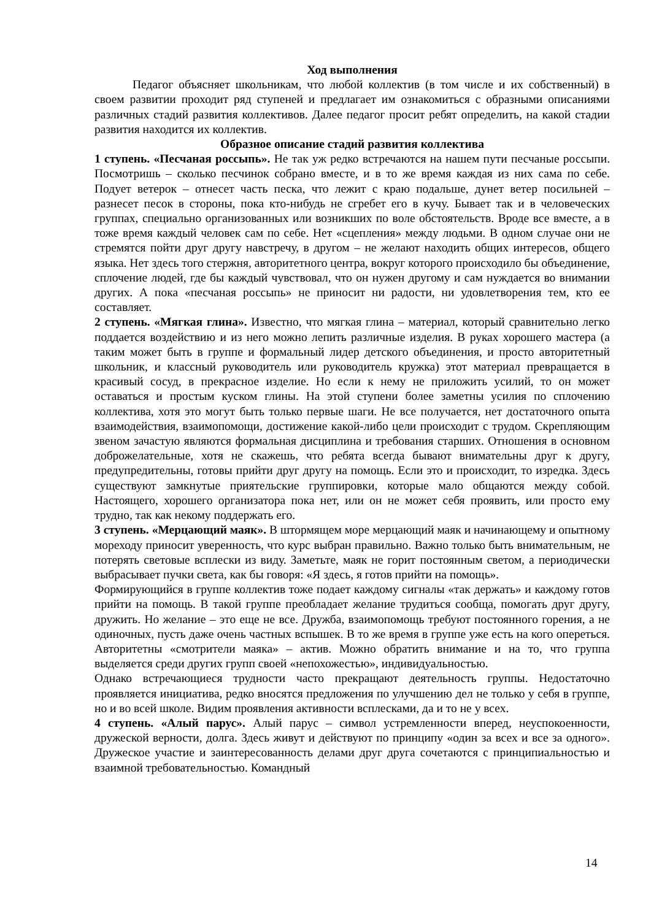Ход выполнения
Педагог объясняет школьникам, что любой коллектив (в том числе и их собственный) в своем развитии проходит ряд ступеней и предлагает им ознакомиться с образными описаниями различных стадий развития коллективов. Далее педагог просит ребят определить, на какой стадии развития находится их коллектив.
Образное описание стадий развития коллектива
1 ступень. «Песчаная россыпь». Не так уж редко встречаются на нашем пути песчаные россыпи. Посмотришь – сколько песчинок собрано вместе, и в то же время каждая из них сама по себе. Подует ветерок – отнесет часть песка, что лежит с краю подальше, дунет ветер посильней – разнесет песок в стороны, пока кто-нибудь не сгребет его в кучу. Бывает так и в человеческих группах, специально организованных или возникших по воле обстоятельств. Вроде все вместе, а в тоже время каждый человек сам по себе. Нет «сцепления» между людьми. В одном случае они не стремятся пойти друг другу навстречу, в другом – не желают находить общих интересов, общего языка. Нет здесь того стержня, авторитетного центра, вокруг которого происходило бы объединение, сплочение людей, где бы каждый чувствовал, что он нужен другому и сам нуждается во внимании других. А пока «песчаная россыпь» не приносит ни радости, ни удовлетворения тем, кто ее составляет.
2 ступень. «Мягкая глина». Известно, что мягкая глина – материал, который сравнительно легко поддается воздействию и из него можно лепить различные изделия. В руках хорошего мастера (а таким может быть в группе и формальный лидер детского объединения, и просто авторитетный школьник, и классный руководитель или руководитель кружка) этот материал превращается в красивый сосуд, в прекрасное изделие. Но если к нему не приложить усилий, то он может оставаться и простым куском глины. На этой ступени более заметны усилия по сплочению коллектива, хотя это могут быть только первые шаги. Не все получается, нет достаточного опыта взаимодействия, взаимопомощи, достижение какой-либо цели происходит с трудом. Скрепляющим звеном зачастую являются формальная дисциплина и требования старших. Отношения в основном доброжелательные, хотя не скажешь, что ребята всегда бывают внимательны друг к другу, предупредительны, готовы прийти друг другу на помощь. Если это и происходит, то изредка. Здесь существуют замкнутые приятельские группировки, которые мало общаются между собой. Настоящего, хорошего организатора пока нет, или он не может себя проявить, или просто ему трудно, так как некому поддержать его.
3 ступень. «Мерцающий маяк». В штормящем море мерцающий маяк и начинающему и опытному мореходу приносит уверенность, что курс выбран правильно. Важно только быть внимательным, не потерять световые всплески из виду. Заметьте, маяк не горит постоянным светом, а периодически выбрасывает пучки света, как бы говоря: «Я здесь, я готов прийти на помощь».
Формирующийся в группе коллектив тоже подает каждому сигналы «так держать» и каждому готов прийти на помощь. В такой группе преобладает желание трудиться сообща, помогать друг другу, дружить. Но желание – это еще не все. Дружба, взаимопомощь требуют постоянного горения, а не одиночных, пусть даже очень частных вспышек. В то же время в группе уже есть на кого опереться. Авторитетны «смотрители маяка» – актив. Можно обратить внимание и на то, что группа выделяется среди других групп своей «непохожестью», индивидуальностью.
Однако встречающиеся трудности часто прекращают деятельность группы. Недостаточно проявляется инициатива, редко вносятся предложения по улучшению дел не только у себя в группе, но и во всей школе. Видим проявления активности всплесками, да и то не у всех.
4 ступень. «Алый парус». Алый парус – символ устремленности вперед, неуспокоенности, дружеской верности, долга. Здесь живут и действуют по принципу «один за всех и все за одного». Дружеское участие и заинтересованность делами друг друга сочетаются с принципиальностью и взаимной требовательностью. Командный
14